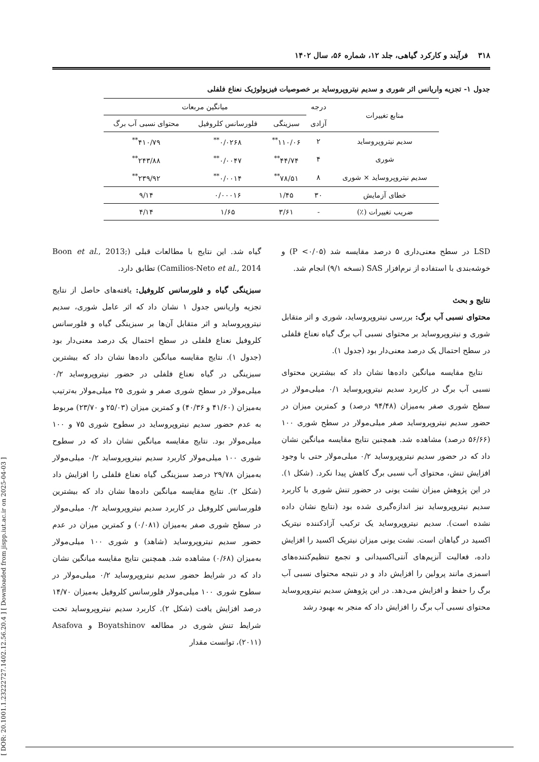[ DOR: 20.1001.1.23222727.1402.12.56.20.4 ] [ Downloaded from jispp.iut.ac.ir on 2025-04-03 ]
۳۱۸ فرآیند و کارکرد گیاهی، جلد ۱۲، شماره ۵۶، سال ۱۴۰۲
جدول ۱- تجزیه واریانس اثر شوری و سدیم نیتروپروساید بر خصوصیات فیزیولوژیک نعناع فلفلی
| منابع تغییرات | درجه | میانگین مربعات | | |
| --- | --- | --- | --- | --- |
| | آزادی | سبزینگی | فلورسانس کلروفیل | محتوای نسبی آب برگ |
| سدیم نیتروپروساید | ۲ | ۱۱۰/۰۶<sup>**</sup> | ۰/۰۲۶۸<sup>**</sup> | ۴۱۰/۷۹<sup>**</sup> |
| شوری | ۴ | ۴۴/۷۴<sup>**</sup> | ۰/۰۰۴۷<sup>**</sup> | ۲۴۳/۸۸<sup>**</sup> |
| سدیم نیتروپروساید × شوری | ۸ | ۷۸/۵۱<sup>**</sup> | ۰/۰۰۱۴<sup>**</sup> | ۲۳۹/۹۲<sup>**</sup> |
| خطای آزمایش | ۳۰ | ۱/۴۵ | ۰/۰۰۰۱۶ | ۹/۱۴ |
| ضریب تغییرات (٪) | - | ۳/۶۱ | ۱/۶۵ | ۴/۱۴ |
LSD در سطح معنی‌داری ۵ درصد مقایسه شد (P <۰/۰۵) و خوشه‌بندی با استفاده از نرم‌افزار SAS (نسخه ۹/۱) انجام شد.
نتایج و بحث
محتوای نسبی آب برگ: بررسی نیتروپروساید، شوری و اثر متقابل شوری و نیتروپروساید بر محتوای نسبی آب برگ گیاه نعناع فلفلی در سطح احتمال یک درصد معنی‌دار بود (جدول ۱).
نتایج مقایسه میانگین داده‌ها نشان داد که بیشترین محتوای نسبی آب برگ در کاربرد سدیم نیتروپروساید ۰/۱ میلی‌مولار در سطح شوری صفر به‌میزان (۹۴/۴۸ درصد) و کمترین میزان در حضور سدیم نیتروپروساید صفر میلی‌مولار در سطح شوری ۱۰۰ (۵۶/۶۶ درصد) مشاهده شد. همچنین نتایج مقایسه میانگین نشان داد که در حضور سدیم نیتروپروساید ۰/۲ میلی‌مولار حتی با وجود افزایش تنش، محتوای آب نسبی برگ کاهش پیدا نکرد. (شکل ۱). در این پژوهش میزان نشت یونی در حضور تنش شوری با کاربرد سدیم نیتروپروساید نیز اندازه‌گیری شده بود (نتایج نشان داده نشده است). سدیم نیتروپروساید یک ترکیب آزادکننده نیتریک اکسید در گیاهان است. نشت یونی میزان نیتریک اکسید را افزایش داده، فعالیت آنزیم‌های آنتی‌اکسیدانی و تجمع تنظیم‌کننده‌های اسمزی مانند پرولین را افزایش داد و در نتیجه محتوای نسبی آب برگ را حفظ و افزایش می‌دهد. در این پژوهش سدیم نیتروپروساید محتوای نسبی آب برگ را افزایش داد که منجر به بهبود رشد
گیاه شد. این نتایج با مطالعات قبلی (Boon et al., 2013; Camilios-Neto et al., 2014) تطابق دارد.
سبزینگی گیاه و فلورسانس کلروفیل: یافته‌های حاصل از نتایج تجزیه واریانس جدول ۱ نشان داد که اثر عامل شوری، سدیم نیتروپروساید و اثر متقابل آن‌ها بر سبزینگی گیاه و فلورسانس کلروفیل نعناع فلفلی در سطح احتمال یک درصد معنی‌دار بود (جدول ۱). نتایج مقایسه میانگین داده‌ها نشان داد که بیشترین سبزینگی در گیاه نعناع فلفلی در حضور نیتروپروساید ۰/۲ میلی‌مولار در سطح شوری صفر و شوری ۲۵ میلی‌مولار به‌ترتیب به‌میزان (۴۱/۶۰ و ۴۰/۳۶) و کمترین میزان (۲۵/۰۳ و ۲۳/۷۰) مربوط به عدم حضور سدیم نیتروپروساید در سطوح شوری ۷۵ و ۱۰۰ میلی‌مولار بود. نتایج مقایسه میانگین نشان داد که در سطوح شوری ۱۰۰ میلی‌مولار کاربرد سدیم نیتروپروساید ۰/۲ میلی‌مولار به‌میزان ۲۹/۷۸ درصد سبزینگی گیاه نعناع فلفلی را افزایش داد (شکل ۲). نتایج مقایسه میانگین داده‌ها نشان داد که بیشترین فلورسانس کلروفیل در کاربرد سدیم نیتروپروساید ۰/۲ میلی‌مولار در سطح شوری صفر به‌میزان (۰/۰۸۱) و کمترین میزان در عدم حضور سدیم نیتروپروساید (شاهد) و شوری ۱۰۰ میلی‌مولار به‌میزان (۰/۶۸) مشاهده شد. همچنین نتایج مقایسه میانگین نشان داد که در شرایط حضور سدیم نیتروپروساید ۰/۲ میلی‌مولار در سطوح شوری ۱۰۰ میلی‌مولار فلورسانس کلروفیل به‌میزان ۱۴/۷۰ درصد افزایش یافت (شکل ۲). کاربرد سدیم نیتروپروساید تحت شرایط تنش شوری در مطالعه Boyatshinov و Asafova (۲۰۱۱)، توانست مقدار